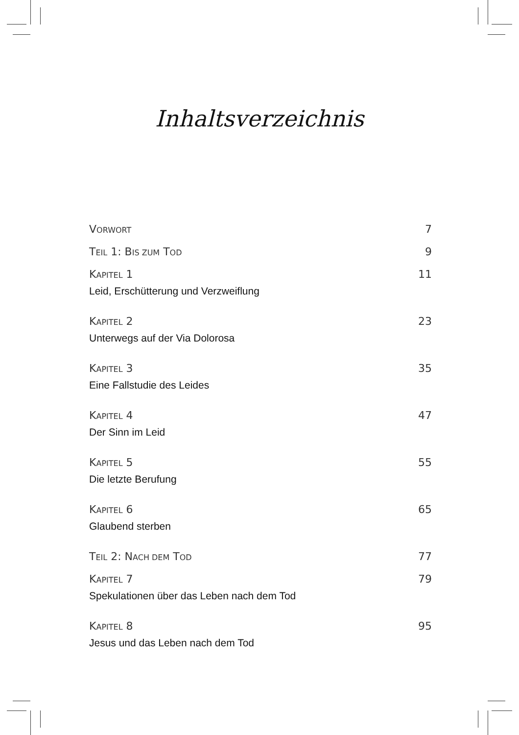Inhaltsverzeichnis
VORWORT 7
TEIL 1: BIS ZUM TOD 9
KAPITEL 1 11
Leid, Erschütterung und Verzweiflung
KAPITEL 2 23
Unterwegs auf der Via Dolorosa
KAPITEL 3 35
Eine Fallstudie des Leides
KAPITEL 4 47
Der Sinn im Leid
KAPITEL 5 55
Die letzte Berufung
KAPITEL 6 65
Glaubend sterben
TEIL 2: NACH DEM TOD 77
KAPITEL 7 79
Spekulationen über das Leben nach dem Tod
KAPITEL 8 95
Jesus und das Leben nach dem Tod